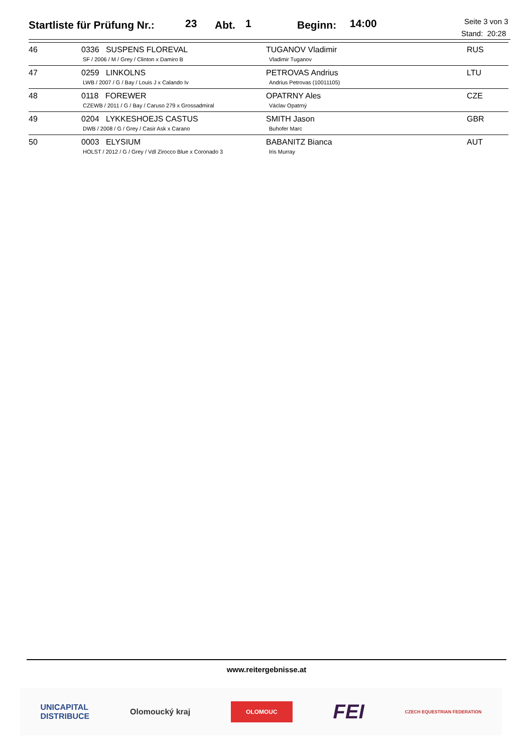Startliste für Prüfung Nr.: 23 Abt. 1 Beginn: 14:00 Seite 3 von 3
Stand: 20:28
| 46 | 0336 SUSPENS FLOREVAL SF / 2006 / M / Grey / Clinton x Damiro B | TUGANOV Vladimir Vladimir Tuganov | RUS |
| 47 | 0259 LINKOLNS LWB / 2007 / G / Bay / Louis J x Calando Iv | PETROVAS Andrius Andrius Petrovas (10011105) | LTU |
| 48 | 0118 FOREWER CZEWB / 2011 / G / Bay / Caruso 279 x Grossadmiral | OPATRNY Ales Václav Opatrný | CZE |
| 49 | 0204 LYKKESHOEJS CASTUS DWB / 2008 / G / Grey / Casir Ask x Carano | SMITH Jason Buhofer Marc | GBR |
| 50 | 0003 ELYSIUM HOLST / 2012 / G / Grey / Vdl Zirocco Blue x Coronado 3 | BABANITZ Bianca Iris Murray | AUT |
www.reitergebnisse.at
UNICAPITAL
DISTRIBUCE Olomoucký kraj OLOMOUC FEI CZECH EQUESTRIAN FEDERATION